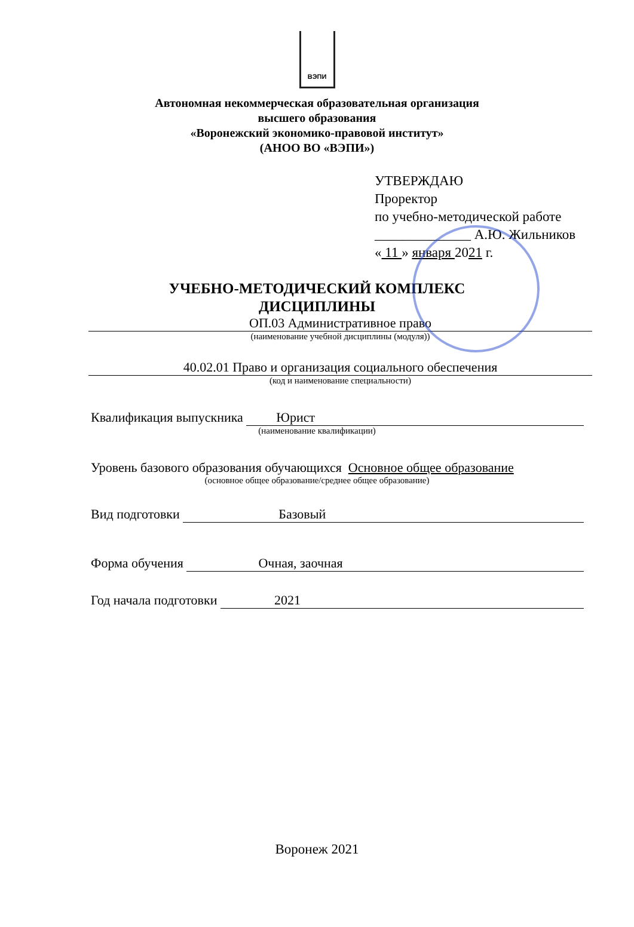ВЭПИ
Автономная некоммерческая образовательная организация
высшего образования
«Воронежский экономико-правовой институт»
(АНОО ВО «ВЭПИ»)
УТВЕРЖДАЮ
Проректор
по учебно-методической работе
______________ А.Ю. Жильников
« 11 » января 2021 г.
УЧЕБНО-МЕТОДИЧЕСКИЙ КОМПЛЕКС
ДИСЦИПЛИНЫ
ОП.03 Административное право
(наименование учебной дисциплины (модуля))
40.02.01 Право и организация социального обеспечения
(код и наименование специальности)
Квалификация выпускника Юрист
(наименование квалификации)
Уровень базового образования обучающихся Основное общее образование
(основное общее образование/среднее общее образование)
Вид подготовки Базовый
Форма обучения Очная, заочная
Год начала подготовки 2021
Воронеж 2021